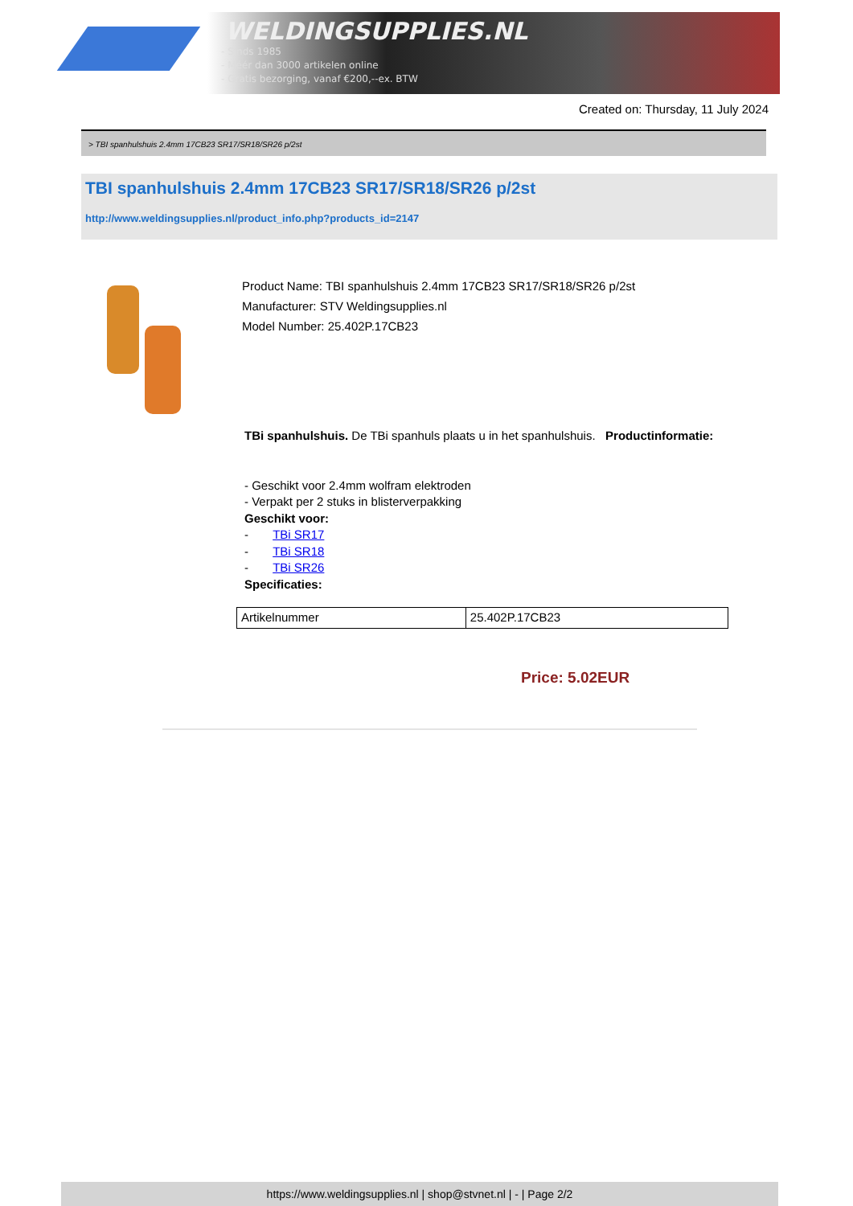WELDINGSUPPLIES.NL
- Sinds 1985
- Méér dan 3000 artikelen online
- Gratis bezorging, vanaf €200,--ex. BTW
Created on: Thursday, 11 July 2024
> TBI spanhulshuis 2.4mm 17CB23 SR17/SR18/SR26 p/2st
TBI spanhulshuis 2.4mm 17CB23 SR17/SR18/SR26 p/2st
http://www.weldingsupplies.nl/product_info.php?products_id=2147
Product Name: TBI spanhulshuis 2.4mm 17CB23 SR17/SR18/SR26 p/2st
Manufacturer: STV Weldingsupplies.nl
Model Number: 25.402P.17CB23
TBi spanhulshuis. De TBi spanhuls plaats u in het spanhulshuis. Productinformatie:
- Geschikt voor 2.4mm wolfram elektroden
- Verpakt per 2 stuks in blisterverpakking
Geschikt voor:
- TBi SR17
- TBi SR18
- TBi SR26
Specificaties:
| Artikelnummer | 25.402P.17CB23 |
Price: 5.02EUR
https://www.weldingsupplies.nl | shop@stvnet.nl | - | Page 2/2